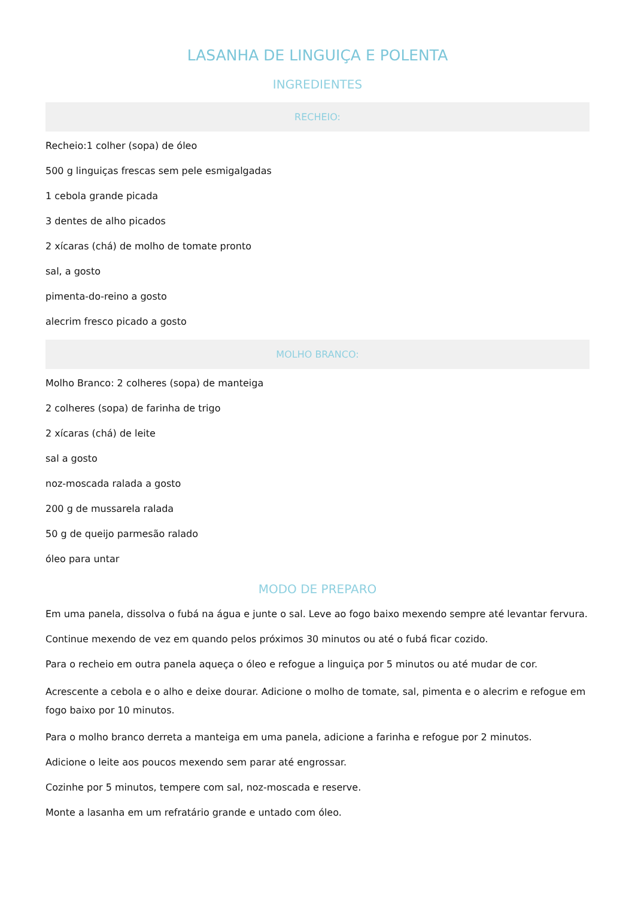LASANHA DE LINGUIÇA E POLENTA
INGREDIENTES
RECHEIO:
Recheio:1 colher (sopa) de óleo
500 g linguiças frescas sem pele esmigalgadas
1 cebola grande picada
3 dentes de alho picados
2 xícaras (chá) de molho de tomate pronto
sal, a gosto
pimenta-do-reino a gosto
alecrim fresco picado a gosto
MOLHO BRANCO:
Molho Branco: 2 colheres (sopa) de manteiga
2 colheres (sopa) de farinha de trigo
2 xícaras (chá) de leite
sal a gosto
noz-moscada ralada a gosto
200 g de mussarela ralada
50 g de queijo parmesão ralado
óleo para untar
MODO DE PREPARO
Em uma panela, dissolva o fubá na água e junte o sal. Leve ao fogo baixo mexendo sempre até levantar fervura.
Continue mexendo de vez em quando pelos próximos 30 minutos ou até o fubá ficar cozido.
Para o recheio em outra panela aqueça o óleo e refogue a linguiça por 5 minutos ou até mudar de cor.
Acrescente a cebola e o alho e deixe dourar. Adicione o molho de tomate, sal, pimenta e o alecrim e refogue em fogo baixo por 10 minutos.
Para o molho branco derreta a manteiga em uma panela, adicione a farinha e refogue por 2 minutos.
Adicione o leite aos poucos mexendo sem parar até engrossar.
Cozinhe por 5 minutos, tempere com sal, noz-moscada e reserve.
Monte a lasanha em um refratário grande e untado com óleo.